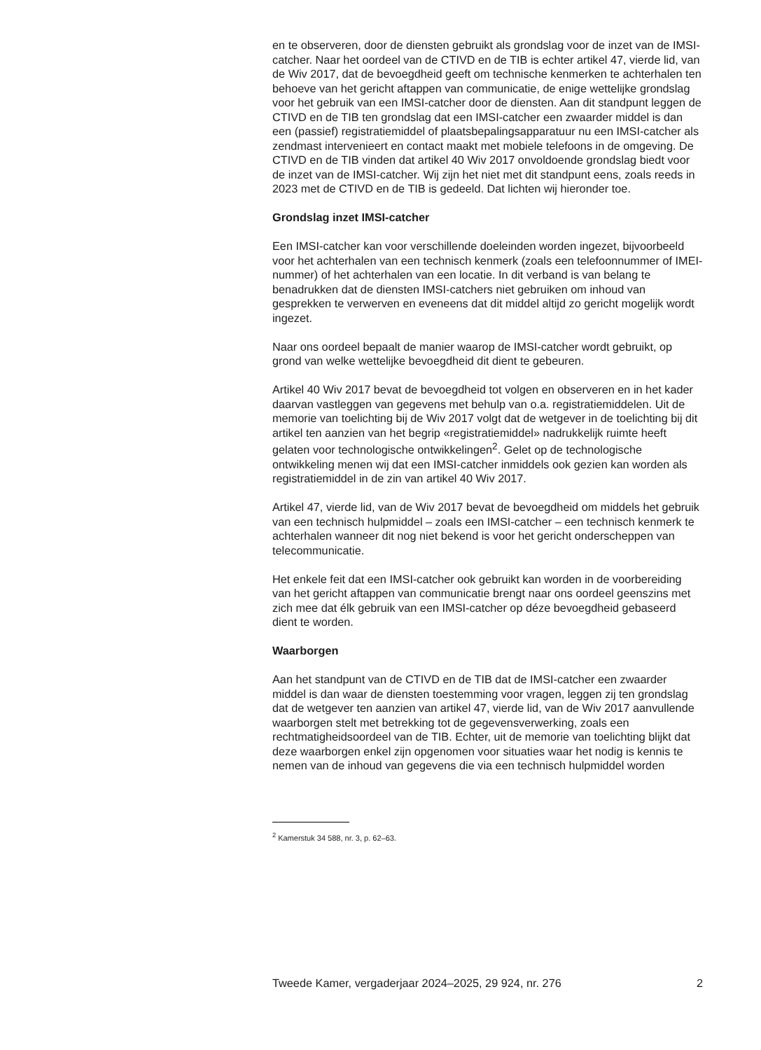en te observeren, door de diensten gebruikt als grondslag voor de inzet van de IMSI-catcher. Naar het oordeel van de CTIVD en de TIB is echter artikel 47, vierde lid, van de Wiv 2017, dat de bevoegdheid geeft om technische kenmerken te achterhalen ten behoeve van het gericht aftappen van communicatie, de enige wettelijke grondslag voor het gebruik van een IMSI-catcher door de diensten. Aan dit standpunt leggen de CTIVD en de TIB ten grondslag dat een IMSI-catcher een zwaarder middel is dan een (passief) registratiemiddel of plaatsbepalingsapparatuur nu een IMSI-catcher als zendmast intervenieert en contact maakt met mobiele telefoons in de omgeving. De CTIVD en de TIB vinden dat artikel 40 Wiv 2017 onvoldoende grondslag biedt voor de inzet van de IMSI-catcher. Wij zijn het niet met dit standpunt eens, zoals reeds in 2023 met de CTIVD en de TIB is gedeeld. Dat lichten wij hieronder toe.
Grondslag inzet IMSI-catcher
Een IMSI-catcher kan voor verschillende doeleinden worden ingezet, bijvoorbeeld voor het achterhalen van een technisch kenmerk (zoals een telefoonnummer of IMEI-nummer) of het achterhalen van een locatie. In dit verband is van belang te benadrukken dat de diensten IMSI-catchers niet gebruiken om inhoud van gesprekken te verwerven en eveneens dat dit middel altijd zo gericht mogelijk wordt ingezet.
Naar ons oordeel bepaalt de manier waarop de IMSI-catcher wordt gebruikt, op grond van welke wettelijke bevoegdheid dit dient te gebeuren.
Artikel 40 Wiv 2017 bevat de bevoegdheid tot volgen en observeren en in het kader daarvan vastleggen van gegevens met behulp van o.a. registratiemiddelen. Uit de memorie van toelichting bij de Wiv 2017 volgt dat de wetgever in de toelichting bij dit artikel ten aanzien van het begrip «registratiemiddel» nadrukkelijk ruimte heeft gelaten voor technologische ontwikkelingen<sup>2</sup>. Gelet op de technologische ontwikkeling menen wij dat een IMSI-catcher inmiddels ook gezien kan worden als registratiemiddel in de zin van artikel 40 Wiv 2017.
Artikel 47, vierde lid, van de Wiv 2017 bevat de bevoegdheid om middels het gebruik van een technisch hulpmiddel – zoals een IMSI-catcher – een technisch kenmerk te achterhalen wanneer dit nog niet bekend is voor het gericht onderscheppen van telecommunicatie.
Het enkele feit dat een IMSI-catcher ook gebruikt kan worden in de voorbereiding van het gericht aftappen van communicatie brengt naar ons oordeel geenszins met zich mee dat élk gebruik van een IMSI-catcher op déze bevoegdheid gebaseerd dient te worden.
Waarborgen
Aan het standpunt van de CTIVD en de TIB dat de IMSI-catcher een zwaarder middel is dan waar de diensten toestemming voor vragen, leggen zij ten grondslag dat de wetgever ten aanzien van artikel 47, vierde lid, van de Wiv 2017 aanvullende waarborgen stelt met betrekking tot de gegevensverwerking, zoals een rechtmatigheidsoordeel van de TIB. Echter, uit de memorie van toelichting blijkt dat deze waarborgen enkel zijn opgenomen voor situaties waar het nodig is kennis te nemen van de inhoud van gegevens die via een technisch hulpmiddel worden
<sup>2</sup> Kamerstuk 34 588, nr. 3, p. 62–63.
Tweede Kamer, vergaderjaar 2024–2025, 29 924, nr. 276 2